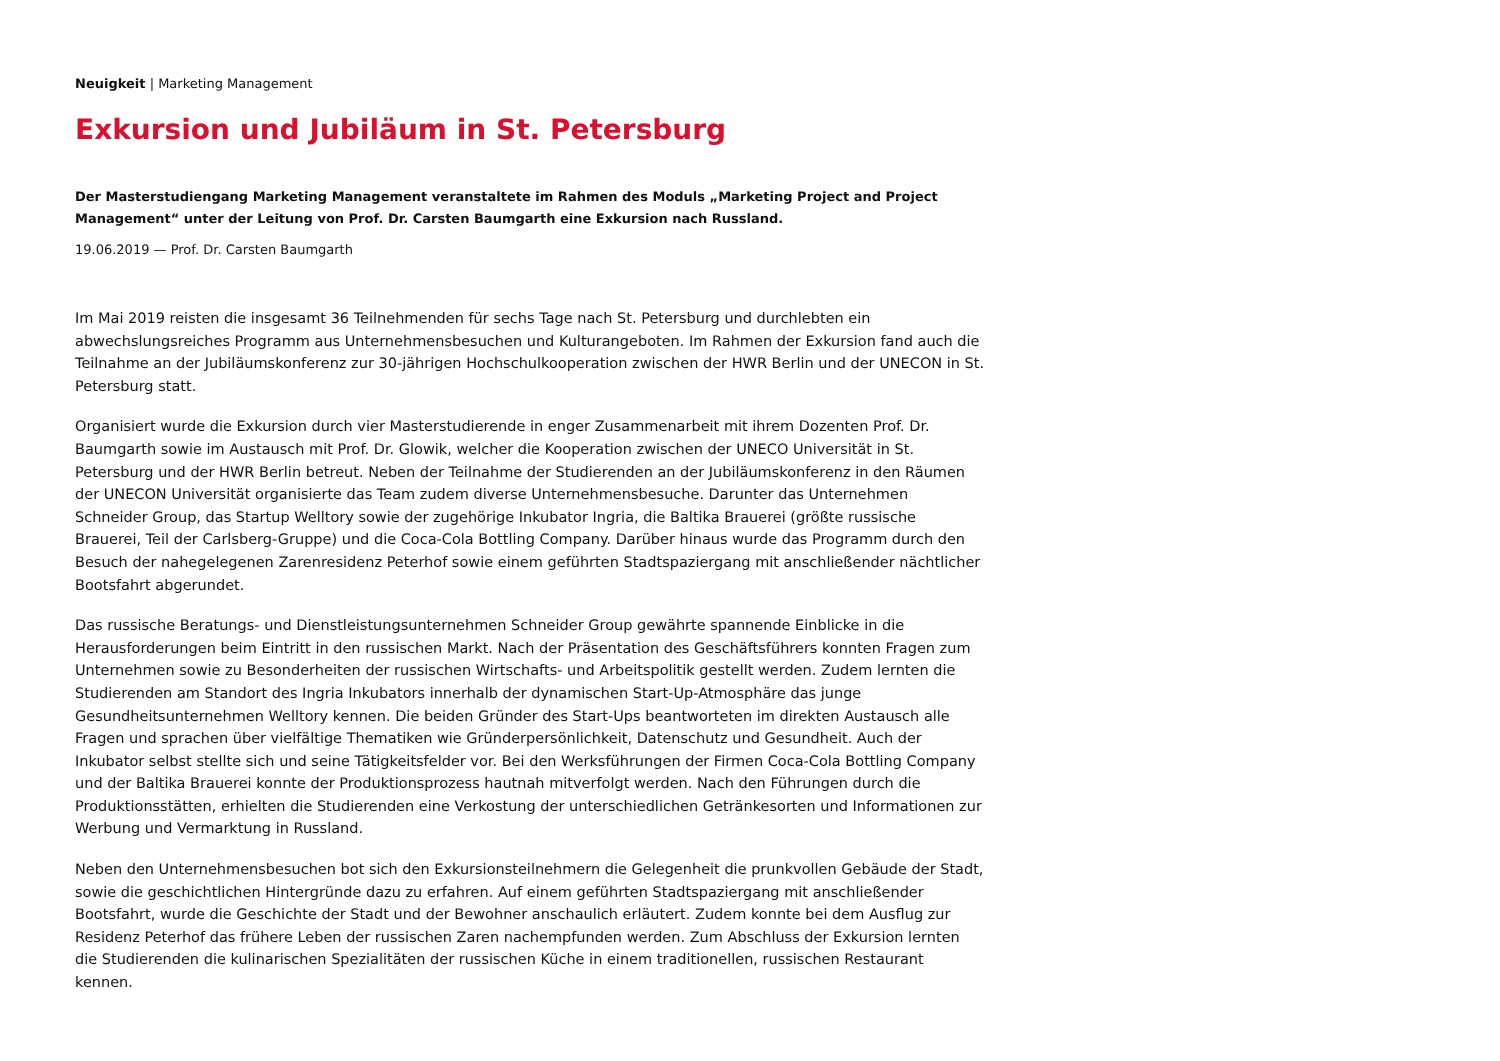Neuigkeit | Marketing Management
Exkursion und Jubiläum in St. Petersburg
Der Masterstudiengang Marketing Management veranstaltete im Rahmen des Moduls „Marketing Project and Project Management“ unter der Leitung von Prof. Dr. Carsten Baumgarth eine Exkursion nach Russland.
19.06.2019 — Prof. Dr. Carsten Baumgarth
Im Mai 2019 reisten die insgesamt 36 Teilnehmenden für sechs Tage nach St. Petersburg und durchlebten ein abwechslungsreiches Programm aus Unternehmensbesuchen und Kulturangeboten. Im Rahmen der Exkursion fand auch die Teilnahme an der Jubiläumskonferenz zur 30-jährigen Hochschulkooperation zwischen der HWR Berlin und der UNECON in St. Petersburg statt.
Organisiert wurde die Exkursion durch vier Masterstudierende in enger Zusammenarbeit mit ihrem Dozenten Prof. Dr. Baumgarth sowie im Austausch mit Prof. Dr. Glowik, welcher die Kooperation zwischen der UNECO Universität in St. Petersburg und der HWR Berlin betreut. Neben der Teilnahme der Studierenden an der Jubiläumskonferenz in den Räumen der UNECON Universität organisierte das Team zudem diverse Unternehmensbesuche. Darunter das Unternehmen Schneider Group, das Startup Welltory sowie der zugehörige Inkubator Ingria, die Baltika Brauerei (größte russische Brauerei, Teil der Carlsberg-Gruppe) und die Coca-Cola Bottling Company. Darüber hinaus wurde das Programm durch den Besuch der nahegelegenen Zarenresidenz Peterhof sowie einem geführten Stadtspaziergang mit anschließender nächtlicher Bootsfahrt abgerundet.
Das russische Beratungs- und Dienstleistungsunternehmen Schneider Group gewährte spannende Einblicke in die Herausforderungen beim Eintritt in den russischen Markt. Nach der Präsentation des Geschäftsführers konnten Fragen zum Unternehmen sowie zu Besonderheiten der russischen Wirtschafts- und Arbeitspolitik gestellt werden. Zudem lernten die Studierenden am Standort des Ingria Inkubators innerhalb der dynamischen Start-Up-Atmosphäre das junge Gesundheitsunternehmen Welltory kennen. Die beiden Gründer des Start-Ups beantworteten im direkten Austausch alle Fragen und sprachen über vielfältige Thematiken wie Gründerpersönlichkeit, Datenschutz und Gesundheit. Auch der Inkubator selbst stellte sich und seine Tätigkeitsfelder vor. Bei den Werksführungen der Firmen Coca-Cola Bottling Company und der Baltika Brauerei konnte der Produktionsprozess hautnah mitverfolgt werden. Nach den Führungen durch die Produktionsstätten, erhielten die Studierenden eine Verkostung der unterschiedlichen Getränkesorten und Informationen zur Werbung und Vermarktung in Russland.
Neben den Unternehmensbesuchen bot sich den Exkursionsteilnehmern die Gelegenheit die prunkvollen Gebäude der Stadt, sowie die geschichtlichen Hintergründe dazu zu erfahren. Auf einem geführten Stadtspaziergang mit anschließender Bootsfahrt, wurde die Geschichte der Stadt und der Bewohner anschaulich erläutert. Zudem konnte bei dem Ausflug zur Residenz Peterhof das frühere Leben der russischen Zaren nachempfunden werden. Zum Abschluss der Exkursion lernten die Studierenden die kulinarischen Spezialitäten der russischen Küche in einem traditionellen, russischen Restaurant kennen.